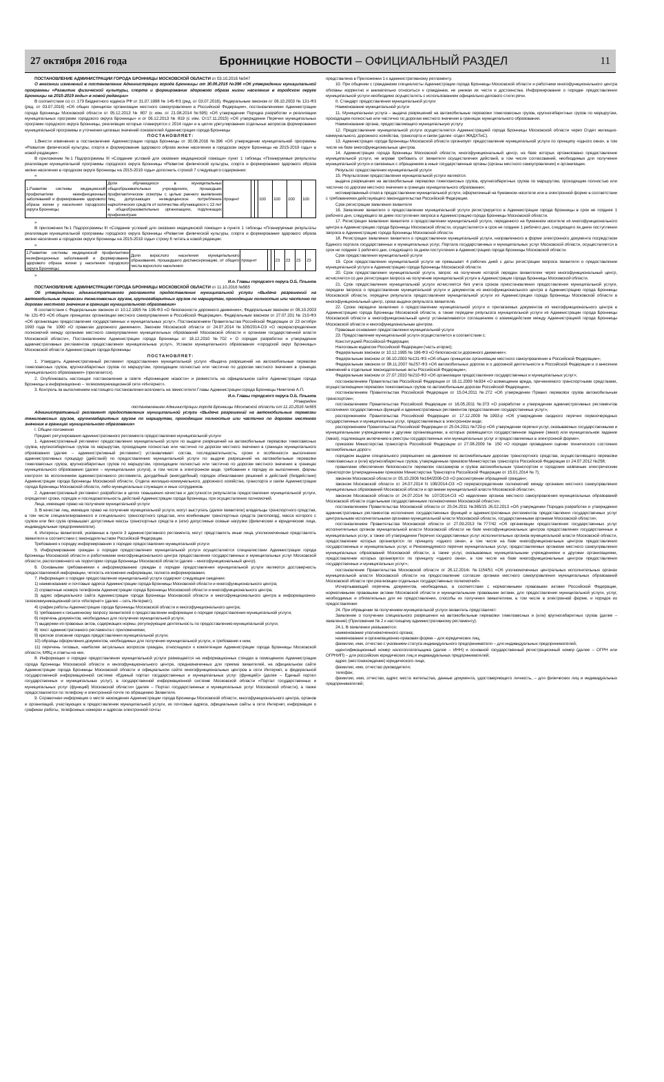27 октября 2016 года Бронницкие НОВОСТИ – ОФИЦИАЛЬНЫЙ РАЗДЕЛ 11
ПОСТАНОВЛЕНИЕ АДМИНИСТРАЦИИ ГОРОДА БРОННИЦЫ МОСКОВСКОЙ ОБЛАСТИ от 03.10.2016 №547
О внесении изменений в постановление Администрации города Бронницы от 30.06.2016 №396 «Об утверждении муниципальной программы «Развитие физической культуры, спорта и формирование здорового образа жизни населения в городском округе Бронницы на 2015-2019 годы» в новой редакции»
В соответствии со ст. 179 Бюджетного кодекса РФ от 31.07.1998 № 145-ФЗ (ред. от 03.07.2016), Федеральным законом от 06.10.2003 № 131-ФЗ (ред. от 03.07.2016) «Об общих принципах организации местного самоуправления в Российской Федерации», постановлениями Администрации города Бронницы Московской области от 05.12.2013 № 807 (с изм. от 21.08.2014 №595) «Об утверждении Порядка разработки и реализации муниципальных программ городского округа Бронницы» и от 06.12.2013 № 819 (с изм. От17.11.2015) «Об утверждении Перечня муниципальных программ городского округа Бронницы, реализация которых планируется с 2014 года» и в целях урегулирования отдельных вопросов формирования муниципальной программы и уточнения целевых значений показателей Администрация города Бронницы
ПОСТАНОВЛЯЕТ:
1.Внести изменения в постановление Администрации города Бронницы от 30.06.2016 №396 «Об утверждении муниципальной программы «Развитие физической культуры, спорта и формирование здорового образа жизни населения в городском округе Бронницы на 2015-2019 годы» в новой редакции»:
В приложении №1 Подпрограммы III «Создание условий для оказания медицинской помощи» пункт 1 таблицы «Планируемые результаты реализации муниципальной программы городского округа Бронницы «Развитие физической культуры, спорта и формирование здорового образа жизни населения в городском округе Бронницы на 2015-2019 годы» дополнить строкой 7 следующего содержания:
«
| 1.Развитие системы медицинской профилактики неинфекционных заболеваний и формирование здорового образа жизни у населения городского округа Бронницы; | Доля обучающихся в муниципальных общеобразовательных учреждениях, прошедших профилактические осмотры с целью раннего выявления лиц, допускающих немедицинское потребление наркотических средств от количества обучающихся с 13 лет в общеобразовательных организациях, подлежащих профосмотрам | процент | | | 100 | 100 | 100 | 100 |
»
В приложении №1 Подпрограммы III «Создание условий для оказания медицинской помощи» в пункте 1 таблицы «Планируемые результаты реализации муниципальной программы городского округа Бронницы «Развитие физической культуры, спорта и формирование здорового образа жизни населения в городском округе Бронницы на 2015-2019 годы» строку 6 читать в новой редакции:
«
| 1.Развитие системы медицинской профилактики неинфекционных заболеваний и формирование здорового образа жизни у населения городского округа Бронницы; | Доля взрослого населения муниципального образования, прошедшего диспансеризацию, от общего числа взрослого населения | процент | | | 23 | 23 | 23 | 23 |
»
И.о. Главы городского округа О.Б. Плынов
ПОСТАНОВЛЕНИЕ АДМИНИСТРАЦИИ ГОРОДА БРОННИЦЫ МОСКОВСКОЙ ОБЛАСТИ от 11.10.2016 №565
Об утверждении административного регламента предоставления муниципальной услуги «Выдача разрешений на автомобильные перевозки тяжеловесных грузов, крупногабаритных грузов по маршрутам, проходящим полностью или частично по дорогам местного значения в границах муниципального образования»
В соответствии с Федеральным законом от 10.12.1995 № 196-ФЗ «О безопасности дорожного движения»; Федеральным законом от 06.10.2003 № 131-ФЗ «Об общих принципах организации местного самоуправления в Российской Федерации», Федеральным законом от 27.07.201 № 210-ФЗ «Об организации предоставления государственных и муниципальных услуг», Постановлением Правительства Российской Федерации от 23 октября 1993 года № 1090 «О правилах дорожного движения», Законом Московской области от 24.07.2014 №106/2014-ОЗ «О перераспределении полномочий между органами местного самоуправления муниципальных образований Московской области и органами государственной власти Московской области», Постановлением Администрации города Бронницы от 16.12.2010 №702 « О порядке разработки и утверждении административных регламентов предоставления муниципальных услуг», Уставом муниципального образования «городской округ Бронницы» Московской области Администрация города Бронницы
ПОСТАНОВЛЯЕТ:
1. Утвердить Административный регламент предоставления муниципальной услуги «Выдача разрешений на автомобильные перевозки тяжеловесных грузов, крупногабаритных грузов по маршрутам, проходящим полностью или частично по дорогам местного значения в границах муниципального образования» (прилагается).
2. Опубликовать настоящее постановление в газете «Бронницкие новости» и разместить на официальном сайте Администрации города Бронницы в информационно – телекоммуникационной сети «Интернет».
3. Контроль за выполнением настоящего постановления возложить на заместителя Главы Администрации города Бронницы Никитина А.П.
И.о. Главы городского округа О.Б. Плынов
Утвержден
постановлением Администрации города Бронницы Московской области от 11.10.2016 №565
Административный регламент предоставления муниципальной услуги «Выдача разрешений на автомобильные перевозки тяжеловесных грузов, крупногабаритных грузов по маршрутам, проходящим полностью или частично по дорогам местного значения в границах муниципального образования»
I. Общие положения
Предмет регулирования административного регламента предоставления муниципальной услуги
1. Административный регламент предоставления муниципальной услуги по выдаче разрешений на автомобильные перевозки тяжеловесных грузов, крупногабаритных грузов по маршрутам, проходящим полностью или частично по дорогам местного значения в границах муниципального образования (далее – административный регламент) устанавливает состав, последовательность, сроки и особенности выполнения административных процедур (действий) по предоставлению муниципальной услуги по выдаче разрешений на автомобильные перевозки тяжеловесных грузов, крупногабаритных грузов по маршрутам, проходящим полностью или частично по дорогам местного значения в границах муниципального образования (далее – муниципальная услуга), в том числе в электронном виде, требования к порядку их выполнения, формы контроля за исполнением административного регламента, досудебный (внесудебный) порядок обжалования решений и действий (бездействия) Администрации города Бронницы Московской области, Отдела жилищно-коммунального, дорожного хозяйства, транспорта и связи Администрации города Бронницы Московской области, либо муниципальных служащих и иных сотрудников.
2. Административный регламент разработан в целях повышения качества и доступности результатов предоставления муниципальной услуги, определяет сроки, порядок и последовательность действий Администрации города Бронницы, при осуществлении полномочий.
Лица, имеющие право на получение муниципальной услуги
3. В качестве лиц, имеющих право на получение муниципальной услуги, могут выступать (далее заявители) владельцы транспортного средства, в том числе специализированного и специального транспортного средства, или комбинации транспортных средств (автопоезд), масса которого с грузом или без груза превышает допустимые массы транспортных средств и (или) допустимые осевые нагрузки (физические и юридические лица, индивидуальные предприниматели).
4. Интересы заявителей, указанных в пункте 3 административного регламента, могут представлять иные лица, уполномоченные представлять заявителя в соответствии с законодательством Российской Федерации.
Требования к порядку информирования о порядке предоставления муниципальной услуги
5. Информирование граждан о порядке предоставления муниципальной услуги осуществляется специалистами Администрации города Бронницы Московской области и работниками многофункционального центра предоставления государственных и муниципальных услуг Московской области, расположенного на территории города Бронницы Московской области (далее – многофункциональный центр).
6. Основными требованиями к информированию граждан о порядке предоставления муниципальной услуги являются достоверность предоставляемой информации, четкость изложения информации, полнота информирования.
7. Информация о порядке предоставления муниципальной услуги содержит следующие сведения:
1) наименование и почтовые адреса Администрации города Бронницы Московской области и многофункционального центра;
2) справочные номера телефонов Администрации города Бронницы Московской области и многофункционального центра;
3) адрес официального сайта Администрации города Бронницы Московской области и многофункционального центра в информационно-телекоммуникационной сети «Интернет» (далее – сеть Интернет);
4) график работы Администрации города Бронницы Московской области и многофункционального центра;
5) требования к письменному запросу заявителей о предоставлении информации о порядке предоставления муниципальной услуги;
6) перечень документов, необходимых для получения муниципальной услуги;
7) выдержки из правовых актов, содержащих нормы, регулирующие деятельность по предоставлению муниципальной услуги;
8) текст административного регламента с приложениями;
9) краткое описание порядка предоставления муниципальной услуги;
10) образцы оформления документов, необходимых для получения муниципальной услуги, и требования к ним;
11) перечень типовых, наиболее актуальных вопросов граждан, относящихся к компетенции Администрации города Бронницы Московской области, МФЦ и ответы на них.
8. Информация о порядке предоставления муниципальной услуги размещается на информационных стендах в помещениях Администрации города Бронницы Московской области и многофункционального центра, предназначенных для приема заявителей, на официальном сайте Администрации города Бронницы Московской области и официальном сайте многофункциональных центров в сети Интернет, в федеральной государственной информационной системе «Единый портал государственных и муниципальных услуг (функций)» (далее – Единый портал государственных и муниципальных услуг), в государственной информационной системе Московской области «Портал государственных и муниципальных услуг (функций) Московской области» (далее – Портал государственных и муниципальных услуг Московской области), а также предоставляется по телефону и электронной почте по обращению Заявителя.
9. Справочная информация о месте нахождения Администрации города Бронницы Московской области, многофункционального центра, органов и организаций, участвующих в предоставлении муниципальной услуги, их почтовые адреса, официальные сайты в сети Интернет, информация о графиках работы, телефонных номерах и адресах электронной почты
представлена в Приложении 1 к административному регламенту.
10. При общении с гражданами специалисты Администрации города Бронницы Московской области и работники многофункционального центра обязаны корректно и внимательно относиться к гражданам, не унижая их чести и достоинства. Информирование о порядке предоставления муниципальной услуги необходимо осуществлять с использованием официально-делового стиля речи.
II. Стандарт предоставления муниципальной услуги
Наименование муниципальной услуги
11. Муниципальная услуга – выдача разрешений на автомобильные перевозки тяжеловесных грузов, крупногабаритных грузов по маршрутам, проходящим полностью или частично по дорогам местного значения в границах муниципального образования.
Наименование органа, предоставляющего муниципальную услугу
12. Предоставление муниципальной услуги осуществляется Администрацией города Бронницы Московской области через Отдел жилищно-коммунального, дорожного хозяйства, транспорта и связи (далее -отдел ЖКДХТиС).
13. Администрация города Бронницы Московской области организует предоставление муниципальной услуги по принципу «одного окна», в том числе на базе многофункциональных центров.
14. Администрация города Бронницы Московской области, многофункциональный центр, на базе которых организовано предоставление муниципальной услуги, не вправе требовать от заявителя осуществления действий, в том числе согласований, необходимых для получения муниципальной услуги и связанных с обращением в иные государственные органы (органы местного самоуправления) и организации.
Результат предоставления муниципальной услуги
15. Результатами предоставления муниципальной услуги являются:
выдача разрешения на автомобильные перевозки тяжеловесных грузов, крупногабаритных грузов по маршрутам, проходящим полностью или частично по дорогам местного значения в границах муниципального образования;
мотивированный отказ в предоставлении муниципальной услуги, оформленный на бумажном носителе или в электронной форме в соответствии с требованиями действующего законодательства Российской Федерации.
Срок регистрации заявления заявителя
16. Заявление заявителя о предоставлении муниципальной услуги регистрируется в Администрации города Бронницы в срок не позднее 1 рабочего дня, следующего за днем поступления запроса в Администрацию города Бронницы Московской области.
17. Регистрация заявления заявителя о предоставлении муниципальной услуги, переданного на бумажном носителе из многофункционального центра в Администрацию города Бронницы Московской области, осуществляется в срок не позднее 1 рабочего дня, следующего за днем поступления запроса в Администрацию города Бронницы Московской области.
18. Регистрация заявления заявителя о предоставлении муниципальной услуги, направленного в форме электронного документа посредством Единого портала государственных и муниципальных услуг, Портала государственных и муниципальных услуг Московской области, осуществляется в срок не позднее 1 рабочего дня, следующего за днем поступления в Администрацию города Бронницы Московской области.
Срок предоставления муниципальной услуги
19. Срок предоставления муниципальной услуги не превышает 4 рабочих дней с даты регистрации запроса заявителя о предоставлении муниципальной услуги в Администрацию города Бронницы Московской области.
20. Срок предоставления муниципальной услуги, запрос на получение которой передан заявителем через многофункциональный центр, исчисляется со дня регистрации запроса на получение муниципальной услуги в Администрации города Бронницы Московской области.
21. Срок предоставления муниципальной услуги исчисляется без учета сроков приостановления предоставления муниципальной услуги, передачи запроса о предоставлении муниципальной услуги и документов из многофункционального центра в Администрацию города Бронницы Московской области, передачи результата предоставления муниципальной услуги из Администрации города Бронницы Московской области в многофункциональный центр, срока выдачи результата заявителю.
22. Сроки передачи заявления о предоставлении муниципальной услуги и прилагаемых документов из многофункционального центра в Администрацию города Бронницы Московской области, а также передачи результата муниципальной услуги из Администрации города Бронницы Московской области в многофункциональный центр устанавливаются соглашением о взаимодействии между Администрацией города Бронницы Московской области и многофункциональным центром.
Правовые основания предоставления муниципальной услуги
23. Предоставление муниципальной услуги осуществляется в соответствии с:
Конституцией Российской Федерации;
Налоговым кодексом Российской Федерации (часть вторая);
Федеральным законом от 10.12.1995 № 196-ФЗ «О безопасности дорожного движения»;
Федеральным законом от 06.10.2003 №131-ФЗ «Об общих принципах организации местного самоуправления в Российской Федерации»;
Федеральным законом от 08.11.2007 №257-ФЗ «Об автомобильных дорогах и о дорожной деятельности в Российской Федерации и о внесении изменений в отдельные законодательные акты Российской Федерации»;
Федеральным законом от 27.07.2010 №210-ФЗ «Об организации предоставления государственных и муниципальных услуг»;
постановлением Правительства Российской Федерации от 16.11.2009 №934 «О возмещении вреда, причиняемого транспортными средствами, осуществляющими перевозки тяжеловесных грузов по автомобильным дорогам Российской Федерации»;
постановлением Правительства Российской Федерации от 15.04.2011 №272 «Об утверждении Правил перевозок грузов автомобильным транспортом»;
постановлением Правительства Российской Федерации от 16.05.2011 №373 «О разработке и утверждении административных регламентов исполнения государственных функций и административных регламентов предоставления государственных услуг»;
распоряжением Правительства Российской Федерации от 17.12.2009 №1993-р «Об утверждении сводного перечня первоочередных государственных и муниципальных услуг, предоставляемых в электронном виде;
распоряжением Правительства Российской Федерации от 25.04.2011 №729-р «Об утверждении перечня услуг, оказываемых государственными и муниципальными учреждениями и другими организациями, в которых размещается государственное задание (заказ) или муниципальное задание (заказ), подлежащих включению в реестры государственных или муниципальных услуг и предоставляемых в электронной форме»;
приказом Министерства транспорта Российской Федерации от 27.08.2009 № 150 «О порядке проведения оценки технического состояния автомобильных дорог»;
порядком выдачи специального разрешения на движение по автомобильным дорогам транспортного средства, осуществляющего перевозки тяжеловесных и (или) крупногабаритных грузов, утвержденным приказом Министерства транспорта Российской Федерации от 24.07.2012 №258;
правилами обеспечения безопасности перевозок пассажиров и грузов автомобильным транспортом и городским наземным электрическим транспортом (утвержденными приказом Министерства Транспорта Российской Федерации от 15.01.2014 № 7);
законом Московской области от 05.10.2006 №164/2006-ОЗ «О рассмотрении обращений граждан»;
законом Московской области от 24.07.2014 N 106/2014-ОЗ «О перераспределении полномочий между органами местного самоуправления муниципальных образований Московской области и органами муниципальной власти Московской области»;
законом Московской области от 24.07.2014 № 107/2014-ОЗ «О наделении органов местного самоуправления муниципальных образований Московской области отдельными государственными полномочиями Московской области»;
постановлением Правительства Московской области от 25.04.2011 №365/15 26.02.2013 «Об утверждении Порядка разработки и утверждения административных регламентов исполнения государственных функций и административных регламентов предоставления государственных услуг центральными исполнительными органами муниципальной власти Московской области, государственными органами Московской области»;
постановлением Правительства Московской области от 27.09.2013 №777/42 «Об организации предоставления государственных услуг исполнительных органов муниципальной власти Московской области на базе многофункциональных центров предоставления государственных и муниципальных услуг, а также об утверждении Перечня государственных услуг исполнительных органов муниципальной власти Московской области, предоставление которых организуется по принципу «одного окна», в том числе на базе многофункциональных центров предоставления государственных и муниципальных услуг, и Рекомендуемого перечня муниципальных услуг, предоставляемых органами местного самоуправления муниципальных образований Московской области, а также услуг, оказываемых муниципальными учреждениями и другими организациями, предоставление которых организуется по принципу «одного окна», в том числе на базе многофункциональных центров предоставления государственных и муниципальных услуг»;
постановление Правительства Московской области от 26.12.2014г. №1154/51 «Об уполномоченных центральных исполнительных органах муниципальной власти Московской области на предоставление согласия органам местного самоуправления муниципальных образований Московской области при реализации отдельных государственных полномочий».
Исчерпывающий перечень документов, необходимых, в соответствии с нормативными правовыми актами Российской Федерации, нормативными правовыми актами Московской области и муниципальными правовыми актами, для предоставления муниципальной услуги, услуг, необходимых и обязательных для ее предоставления, способы их получения заявителями, в том числе в электронной форме, и порядок их предоставления
24. При обращении за получением муниципальной услуги заявитель представляет:
Заявление о получении специального разрешения на автомобильные перевозки тяжеловесных и (или) крупногабаритных грузов (далее – заявление) (Приложение № 2 к настоящему административному регламенту).
24.1. В заявлении указываются:
наименование уполномоченного органа;
наименование и организационно-правовая форма – для юридических лиц;
фамилия, имя, отчество с указанием статуса индивидуального предпринимателя – для индивидуальных предпринимателей;
идентификационный номер налогоплательщика (далее – ИНН) и основной государственный регистрационный номер (далее – ОГРН или ОГРНИП) – для российских юридических лиц и индивидуальных предпринимателей;
адрес (местонахождение) юридического лица;
фамилия, имя, отчество руководителя;
телефон;
фамилия, имя, отчество, адрес места жительства, данные документа, удостоверяющего личность, – для физических лиц и индивидуальных предпринимателей;